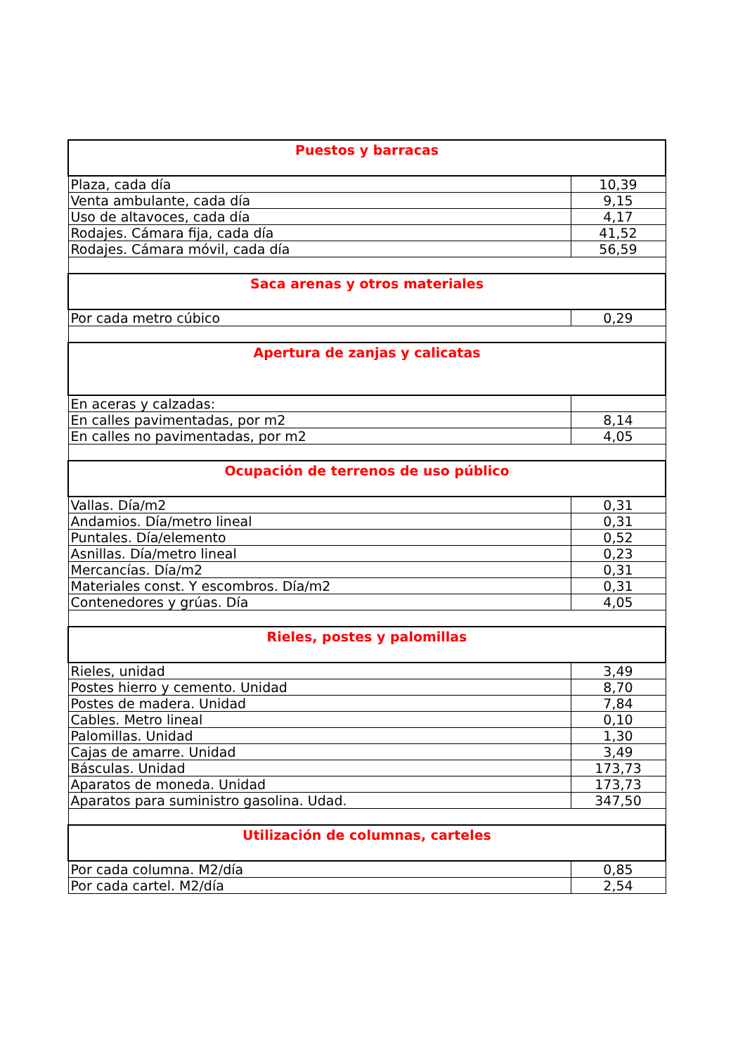| Puestos y barracas | |
| --- | --- |
| Plaza, cada día | 10,39 |
| Venta ambulante, cada día | 9,15 |
| Uso de altavoces, cada día | 4,17 |
| Rodajes. Cámara fija, cada día | 41,52 |
| Rodajes. Cámara móvil, cada día | 56,59 |
| Saca arenas y otros materiales | |
| Por cada metro cúbico | 0,29 |
| Apertura de zanjas y calicatas | |
| En aceras y calzadas: | |
| En calles pavimentadas, por m2 | 8,14 |
| En calles no pavimentadas, por m2 | 4,05 |
| Ocupación de terrenos de uso público | |
| Vallas. Día/m2 | 0,31 |
| Andamios. Día/metro lineal | 0,31 |
| Puntales. Día/elemento | 0,52 |
| Asnillas. Día/metro lineal | 0,23 |
| Mercancías. Día/m2 | 0,31 |
| Materiales const. Y escombros. Día/m2 | 0,31 |
| Contenedores y grúas. Día | 4,05 |
| Rieles, postes y palomillas | |
| Rieles, unidad | 3,49 |
| Postes hierro y cemento. Unidad | 8,70 |
| Postes de madera. Unidad | 7,84 |
| Cables. Metro lineal | 0,10 |
| Palomillas. Unidad | 1,30 |
| Cajas de amarre. Unidad | 3,49 |
| Básculas. Unidad | 173,73 |
| Aparatos de moneda. Unidad | 173,73 |
| Aparatos para suministro gasolina. Udad. | 347,50 |
| Utilización de columnas, carteles | |
| Por cada columna. M2/día | 0,85 |
| Por cada cartel. M2/día | 2,54 |